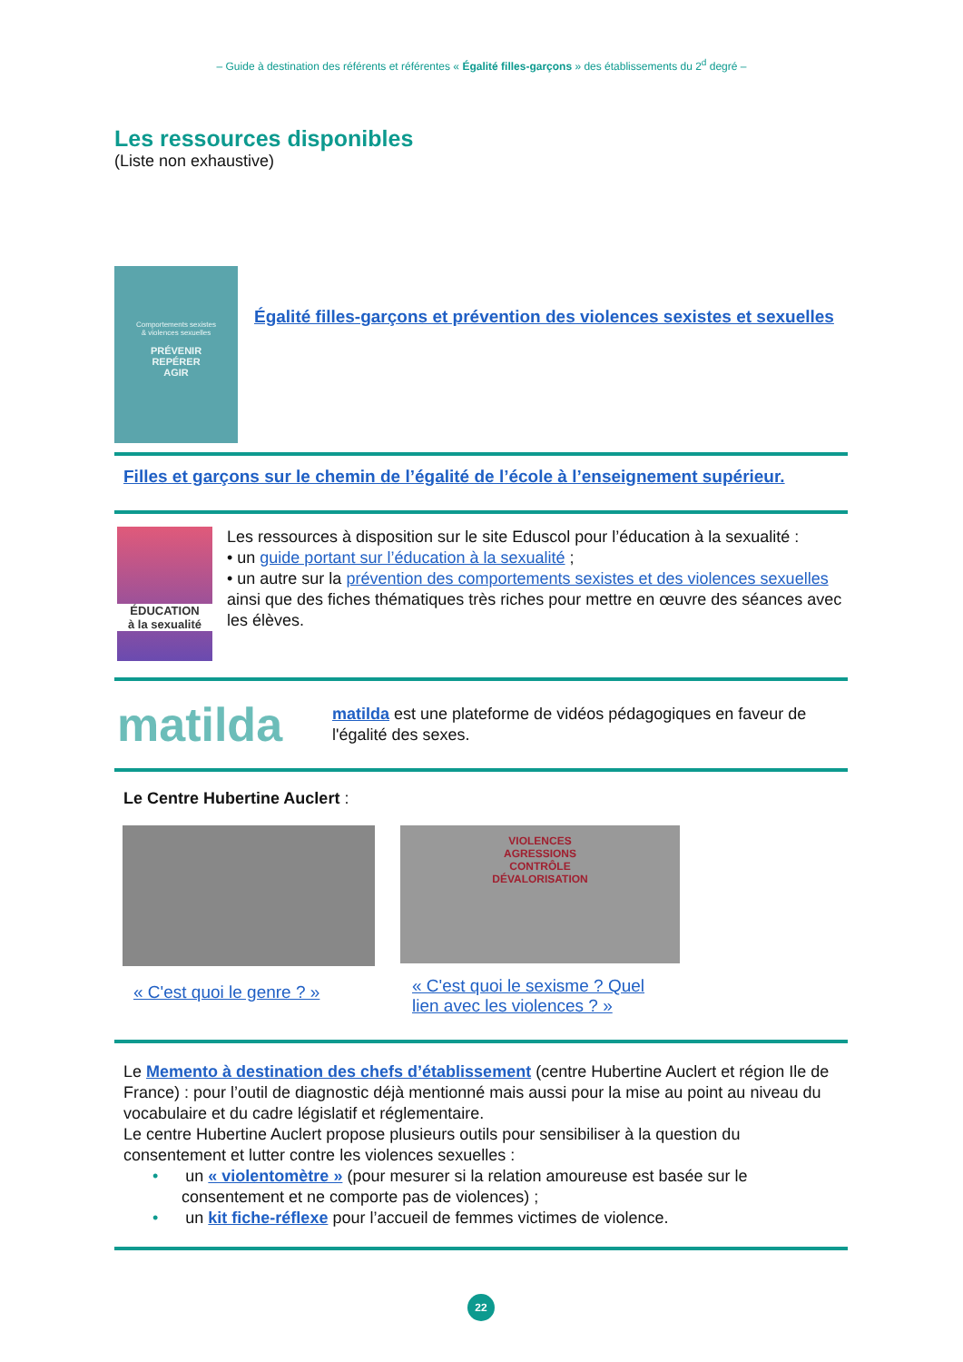– Guide à destination des référents et référentes « Égalité filles-garçons » des établissements du 2<sup>d</sup> degré –
Les ressources disponibles
(Liste non exhaustive)
Comportements sexistes
& violences sexuelles
PRÉVENIR
REPÉRER
AGIR
Égalité filles-garçons et prévention des violences sexistes et sexuelles
Filles et garçons sur le chemin de l’égalité de l’école à l’enseignement supérieur.
ÉDUCATION
à la sexualité
Les ressources à disposition sur le site Eduscol pour l’éducation à la sexualité :
• un guide portant sur l’éducation à la sexualité ;
• un autre sur la prévention des comportements sexistes et des violences sexuelles ainsi que des fiches thématiques très riches pour mettre en œuvre des séances avec les élèves.
matilda
matilda est une plateforme de vidéos pédagogiques en faveur de l'égalité des sexes.
Le Centre Hubertine Auclert :
« C'est quoi le genre ? »
VIOLENCES
AGRESSIONS
CONTRÔLE
DÉVALORISATION
« C'est quoi le sexisme ? Quel lien avec les violences ? »
Le Memento à destination des chefs d’établissement (centre Hubertine Auclert et région Ile de France) : pour l’outil de diagnostic déjà mentionné mais aussi pour la mise au point au niveau du vocabulaire et du cadre législatif et réglementaire.
Le centre Hubertine Auclert propose plusieurs outils pour sensibiliser à la question du consentement et lutter contre les violences sexuelles :
• un « violentomètre » (pour mesurer si la relation amoureuse est basée sur le consentement et ne comporte pas de violences) ;
• un kit fiche-réflexe pour l’accueil de femmes victimes de violence.
22